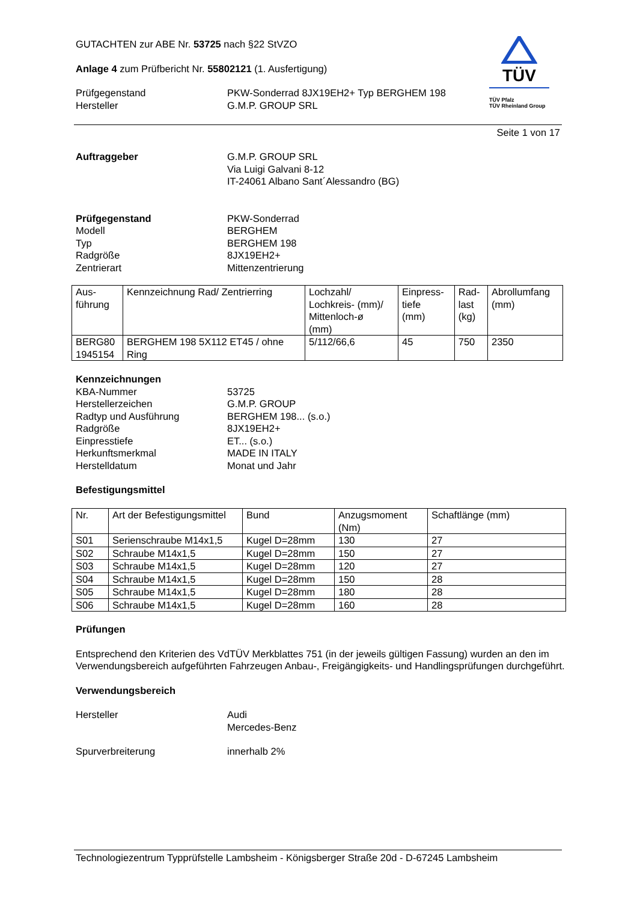GUTACHTEN zur ABE Nr. 53725 nach §22 StVZO
Anlage 4 zum Prüfbericht Nr. 55802121 (1. Ausfertigung)
Prüfgegenstand
Hersteller
PKW-Sonderrad 8JX19EH2+ Typ BERGHEM 198
G.M.P. GROUP SRL
TÜV
TÜV Pfalz
TÜV Rheinland Group
Seite 1 von 17
Auftraggeber G.M.P. GROUP SRL
Via Luigi Galvani 8-12
IT-24061 Albano Sant´Alessandro (BG)
Prüfgegenstand
Modell
Typ
Radgröße
Zentrierart
PKW-Sonderrad
BERGHEM
BERGHEM 198
8JX19EH2+
Mittenzentrierung
| Aus- führung | Kennzeichnung Rad/ Zentrierring | Lochzahl/ Lochkreis- (mm)/ Mittenloch-ø (mm) | Einpress- tiefe (mm) | Rad- last (kg) | Abrollumfang (mm) |
| BERG80 1945154 | BERGHEM 198 5X112 ET45 / ohne Ring | 5/112/66,6 | 45 | 750 | 2350 |
Kennzeichnungen
KBA-Nummer
Herstellerzeichen
Radtyp und Ausführung
Radgröße
Einpresstiefe
Herkunftsmerkmal
Herstelldatum
53725
G.M.P. GROUP
BERGHEM 198... (s.o.)
8JX19EH2+
ET... (s.o.)
MADE IN ITALY
Monat und Jahr
Befestigungsmittel
| Nr. | Art der Befestigungsmittel | Bund | Anzugsmoment (Nm) | Schaftlänge (mm) |
| S01 | Serienschraube M14x1,5 | Kugel D=28mm | 130 | 27 |
| S02 | Schraube M14x1,5 | Kugel D=28mm | 150 | 27 |
| S03 | Schraube M14x1,5 | Kugel D=28mm | 120 | 27 |
| S04 | Schraube M14x1,5 | Kugel D=28mm | 150 | 28 |
| S05 | Schraube M14x1,5 | Kugel D=28mm | 180 | 28 |
| S06 | Schraube M14x1,5 | Kugel D=28mm | 160 | 28 |
Prüfungen
Entsprechend den Kriterien des VdTÜV Merkblattes 751 (in der jeweils gültigen Fassung) wurden an den im Verwendungsbereich aufgeführten Fahrzeugen Anbau-, Freigängigkeits- und Handlingsprüfungen durchgeführt.
Verwendungsbereich
Hersteller Audi
Mercedes-Benz
Spurverbreiterung innerhalb 2%
Technologiezentrum Typprüfstelle Lambsheim - Königsberger Straße 20d - D-67245 Lambsheim